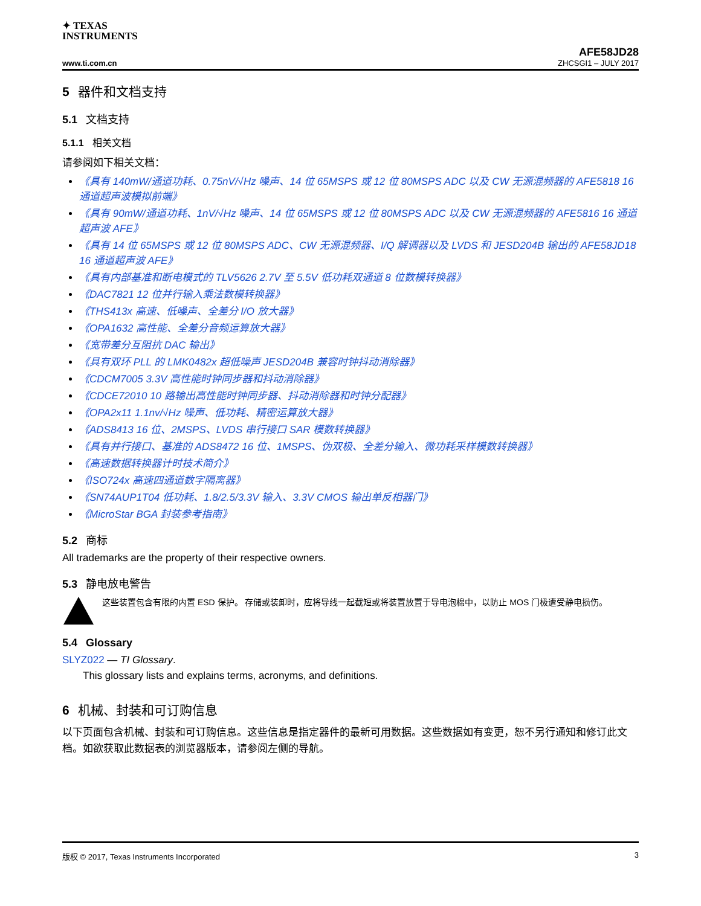✦ TEXAS
INSTRUMENTS
AFE58JD28
www.ti.com.cn ZHCSGI1 – JULY 2017
5 器件和文档支持
5.1 文档支持
5.1.1 相关文档
请参阅如下相关文档：
《具有 140mW/通道功耗、0.75nV/√Hz 噪声、14 位 65MSPS 或 12 位 80MSPS ADC 以及 CW 无源混频器的 AFE5818 16 通道超声波模拟前端》
《具有 90mW/通道功耗、1nV/√Hz 噪声、14 位 65MSPS 或 12 位 80MSPS ADC 以及 CW 无源混频器的 AFE5816 16 通道超声波 AFE》
《具有 14 位 65MSPS 或 12 位 80MSPS ADC、CW 无源混频器、I/Q 解调器以及 LVDS 和 JESD204B 输出的 AFE58JD18 16 通道超声波 AFE》
《具有内部基准和断电模式的 TLV5626 2.7V 至 5.5V 低功耗双通道 8 位数模转换器》
《DAC7821 12 位并行输入乘法数模转换器》
《THS413x 高速、低噪声、全差分 I/O 放大器》
《OPA1632 高性能、全差分音频运算放大器》
《宽带差分互阻抗 DAC 输出》
《具有双环 PLL 的 LMK0482x 超低噪声 JESD204B 兼容时钟抖动消除器》
《CDCM7005 3.3V 高性能时钟同步器和抖动消除器》
《CDCE72010 10 路输出高性能时钟同步器、抖动消除器和时钟分配器》
《OPA2x11 1.1nv/√Hz 噪声、低功耗、精密运算放大器》
《ADS8413 16 位、2MSPS、LVDS 串行接口 SAR 模数转换器》
《具有并行接口、基准的 ADS8472 16 位、1MSPS、伪双极、全差分输入、微功耗采样模数转换器》
《高速数据转换器计时技术简介》
《ISO724x 高速四通道数字隔离器》
《SN74AUP1T04 低功耗、1.8/2.5/3.3V 输入、3.3V CMOS 输出单反相器门》
《MicroStar BGA 封装参考指南》
5.2 商标
All trademarks are the property of their respective owners.
5.3 静电放电警告
这些装置包含有限的内置 ESD 保护。 存储或装卸时，应将导线一起截短或将装置放置于导电泡棉中，以防止 MOS 门极遭受静电损伤。
5.4 Glossary
SLYZ022 — TI Glossary.
This glossary lists and explains terms, acronyms, and definitions.
6 机械、封装和可订购信息
以下页面包含机械、封装和可订购信息。这些信息是指定器件的最新可用数据。这些数据如有变更，恕不另行通知和修订此文档。如欲获取此数据表的浏览器版本，请参阅左侧的导航。
版权 © 2017, Texas Instruments Incorporated 3